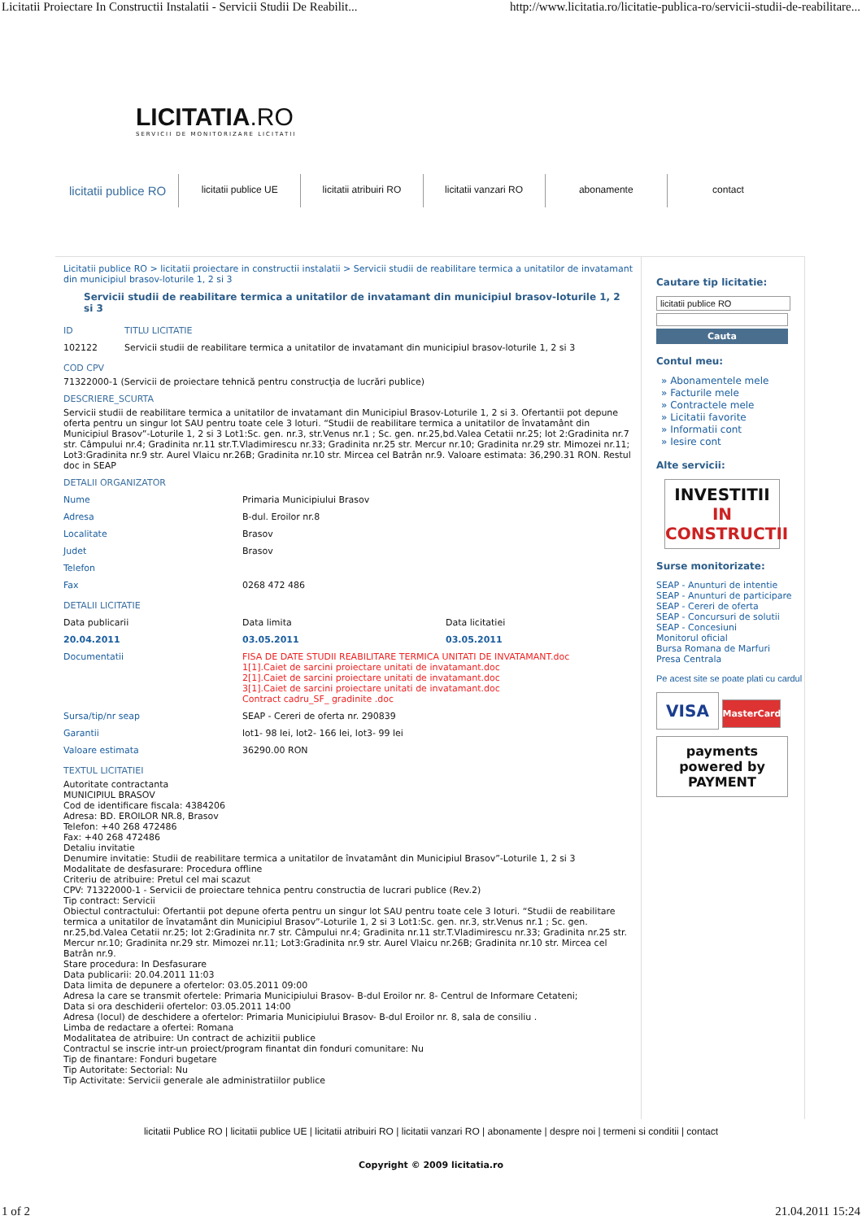Licitatii Proiectare In Constructii Instalatii - Servicii Studii De Reabilit... http://www.licitatia.ro/licitatie-publica-ro/servicii-studii-de-reabilitare...
LICITATIA.RO
SERVICII DE MONITORIZARE LICITATII
licitatii publice RO
licitatii publice UE licitatii atribuiri RO licitatii vanzari RO abonamente contact
Licitatii publice RO > licitatii proiectare in constructii instalatii > Servicii studii de reabilitare termica a unitatilor de invatamant din municipiul brasov-loturile 1, 2 si 3
Servicii studii de reabilitare termica a unitatilor de invatamant din municipiul brasov-loturile 1, 2 si 3
| ID | TITLU LICITATIE |
| 102122 | Servicii studii de reabilitare termica a unitatilor de invatamant din municipiul brasov-loturile 1, 2 si 3 |
COD CPV
71322000-1 (Servicii de proiectare tehnică pentru construcţia de lucrări publice)
DESCRIERE_SCURTA
Servicii studii de reabilitare termica a unitatilor de invatamant din Municipiul Brasov-Loturile 1, 2 si 3. Ofertantii pot depune oferta pentru un singur lot SAU pentru toate cele 3 loturi. “Studii de reabilitare termica a unitatilor de învatamânt din Municipiul Brasov”-Loturile 1, 2 si 3 Lot1:Sc. gen. nr.3, str.Venus nr.1 ; Sc. gen. nr.25,bd.Valea Cetatii nr.25; lot 2:Gradinita nr.7 str. Câmpului nr.4; Gradinita nr.11 str.T.Vladimirescu nr.33; Gradinita nr.25 str. Mercur nr.10; Gradinita nr.29 str. Mimozei nr.11; Lot3:Gradinita nr.9 str. Aurel Vlaicu nr.26B; Gradinita nr.10 str. Mircea cel Batrân nr.9. Valoare estimata: 36,290.31 RON. Restul doc in SEAP
DETALII ORGANIZATOR
| Nume | Primaria Municipiului Brasov |
| Adresa | B-dul. Eroilor nr.8 |
| Localitate | Brasov |
| Judet | Brasov |
| Telefon | |
| Fax | 0268 472 486 |
DETALII LICITATIE
| Data publicarii | Data limita | Data licitatiei |
| 20.04.2011 | 03.05.2011 | 03.05.2011 |
| Documentatii | FISA DE DATE STUDII REABILITARE TERMICA UNITATI DE INVATAMANT.doc 1[1].Caiet de sarcini proiectare unitati de invatamant.doc 2[1].Caiet de sarcini proiectare unitati de invatamant.doc 3[1].Caiet de sarcini proiectare unitati de invatamant.doc Contract cadru_SF_ gradinite .doc | |
| Sursa/tip/nr seap | SEAP - Cereri de oferta nr. 290839 | |
| Garantii | lot1- 98 lei, lot2- 166 lei, lot3- 99 lei | |
| Valoare estimata | 36290.00 RON | |
TEXTUL LICITATIEI
Autoritate contractanta
MUNICIPIUL BRASOV
Cod de identificare fiscala: 4384206
Adresa: BD. EROILOR NR.8, Brasov
Telefon: +40 268 472486
Fax: +40 268 472486
Detaliu invitatie
Denumire invitatie: Studii de reabilitare termica a unitatilor de învatamânt din Municipiul Brasov”-Loturile 1, 2 si 3
Modalitate de desfasurare: Procedura offline
Criteriu de atribuire: Pretul cel mai scazut
CPV: 71322000-1 - Servicii de proiectare tehnica pentru constructia de lucrari publice (Rev.2)
Tip contract: Servicii
Obiectul contractului: Ofertantii pot depune oferta pentru un singur lot SAU pentru toate cele 3 loturi. “Studii de reabilitare termica a unitatilor de învatamânt din Municipiul Brasov”-Loturile 1, 2 si 3 Lot1:Sc. gen. nr.3, str.Venus nr.1 ; Sc. gen. nr.25,bd.Valea Cetatii nr.25; lot 2:Gradinita nr.7 str. Câmpului nr.4; Gradinita nr.11 str.T.Vladimirescu nr.33; Gradinita nr.25 str. Mercur nr.10; Gradinita nr.29 str. Mimozei nr.11; Lot3:Gradinita nr.9 str. Aurel Vlaicu nr.26B; Gradinita nr.10 str. Mircea cel Batrân nr.9.
Stare procedura: In Desfasurare
Data publicarii: 20.04.2011 11:03
Data limita de depunere a ofertelor: 03.05.2011 09:00
Adresa la care se transmit ofertele: Primaria Municipiului Brasov- B-dul Eroilor nr. 8- Centrul de Informare Cetateni;
Data si ora deschiderii ofertelor: 03.05.2011 14:00
Adresa (locul) de deschidere a ofertelor: Primaria Municipiului Brasov- B-dul Eroilor nr. 8, sala de consiliu .
Limba de redactare a ofertei: Romana
Modalitatea de atribuire: Un contract de achizitii publice
Contractul se inscrie intr-un proiect/program finantat din fonduri comunitare: Nu
Tip de finantare: Fonduri bugetare
Tip Autoritate: Sectorial: Nu
Tip Activitate: Servicii generale ale administratiilor publice
Cautare tip licitatie:
licitatii publice RO
Cauta
Contul meu:
» Abonamentele mele
» Facturile mele
» Contractele mele
» Licitatii favorite
» Informatii cont
» Iesire cont
Alte servicii:
INVESTITII
IN CONSTRUCTII
Surse monitorizate:
SEAP - Anunturi de intentie
SEAP - Anunturi de participare
SEAP - Cereri de oferta
SEAP - Concursuri de solutii
SEAP - Concesiuni
Monitorul oficial
Bursa Romana de Marfuri
Presa Centrala
Pe acest site se poate plati cu cardul
VISA MasterCard
payments powered by PAYMENT
licitatii Publice RO | licitatii publice UE | licitatii atribuiri RO | licitatii vanzari RO | abonamente | despre noi | termeni si conditii | contact
Copyright © 2009 licitatia.ro
1 of 2 21.04.2011 15:24